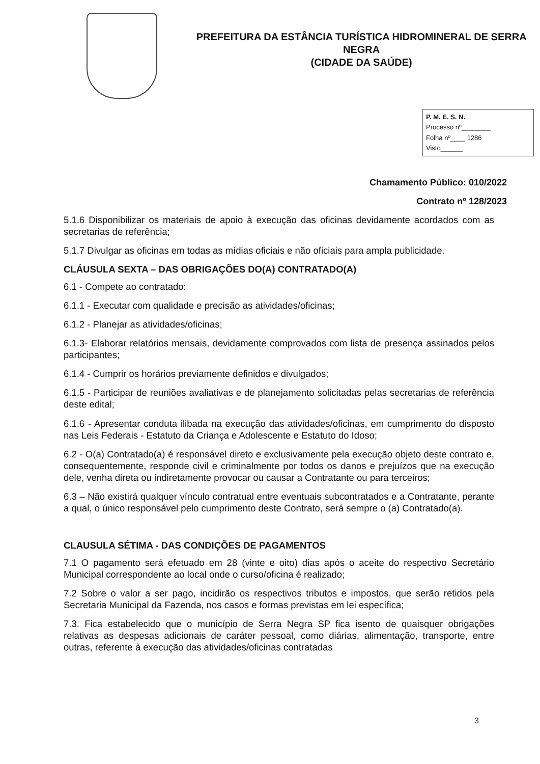PREFEITURA DA ESTÂNCIA TURÍSTICA HIDROMINERAL DE SERRA NEGRA
(CIDADE DA SAÚDE)
P. M. E. S. N.
Processo nº________
Folha nº____ 1286
Visto______
Chamamento Público: 010/2022
Contrato nº 128/2023
5.1.6 Disponibilizar os materiais de apoio à execução das oficinas devidamente acordados com as secretarias de referência;
5.1.7 Divulgar as oficinas em todas as mídias oficiais e não oficiais para ampla publicidade.
CLÁUSULA SEXTA – DAS OBRIGAÇÕES DO(A) CONTRATADO(A)
6.1 - Compete ao contratado:
6.1.1 - Executar com qualidade e precisão as atividades/oficinas;
6.1.2 - Planejar as atividades/oficinas;
6.1.3- Elaborar relatórios mensais, devidamente comprovados com lista de presença assinados pelos participantes;
6.1.4 - Cumprir os horários previamente definidos e divulgados;
6.1.5 - Participar de reuniões avaliativas e de planejamento solicitadas pelas secretarias de referência deste edital;
6.1.6 - Apresentar conduta ilibada na execução das atividades/oficinas, em cumprimento do disposto nas Leis Federais - Estatuto da Criança e Adolescente e Estatuto do Idoso;
6.2 - O(a) Contratado(a) é responsável direto e exclusivamente pela execução objeto deste contrato e, consequentemente, responde civil e criminalmente por todos os danos e prejuízos que na execução dele, venha direta ou indiretamente provocar ou causar a Contratante ou para terceiros;
6.3 – Não existirá qualquer vínculo contratual entre eventuais subcontratados e a Contratante, perante a qual, o único responsável pelo cumprimento deste Contrato, será sempre o (a) Contratado(a).
CLAUSULA SÉTIMA - DAS CONDIÇÕES DE PAGAMENTOS
7.1 O pagamento será efetuado em 28 (vinte e oito) dias após o aceite do respectivo Secretário Municipal correspondente ao local onde o curso/oficina é realizado;
7.2 Sobre o valor a ser pago, incidirão os respectivos tributos e impostos, que serão retidos pela Secretaria Municipal da Fazenda, nos casos e formas previstas em lei específica;
7.3. Fica estabelecido que o município de Serra Negra SP fica isento de quaisquer obrigações relativas as despesas adicionais de caráter pessoal, como diárias, alimentação, transporte, entre outras, referente à execução das atividades/oficinas contratadas
3